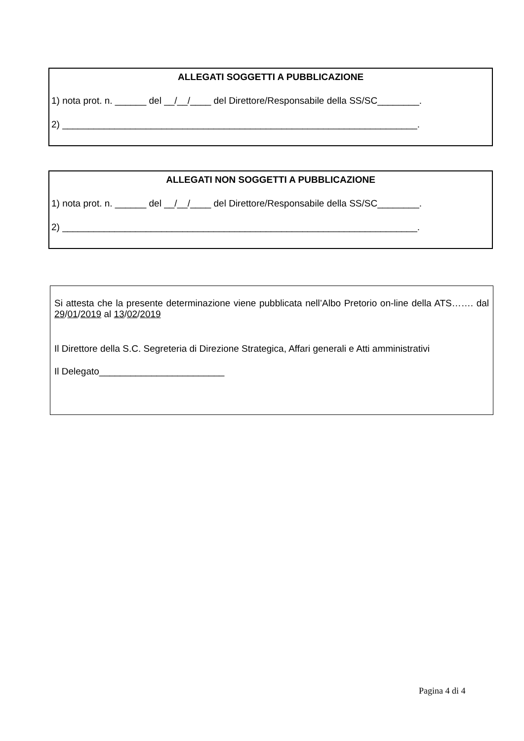ALLEGATI SOGGETTI A PUBBLICAZIONE
1) nota prot. n. ______ del __/__/____ del Direttore/Responsabile della SS/SC________.
2) ____________________________________________________________________.
ALLEGATI NON SOGGETTI A PUBBLICAZIONE
1) nota prot. n. ______ del __/__/____ del Direttore/Responsabile della SS/SC________.
2) ____________________________________________________________________.
Si attesta che la presente determinazione viene pubblicata nell’Albo Pretorio on-line della ATS……. dal 29/01/2019 al 13/02/2019
Il Direttore della S.C. Segreteria di Direzione Strategica, Affari generali e Atti amministrativi
Il Delegato________________________
Pagina 4 di 4